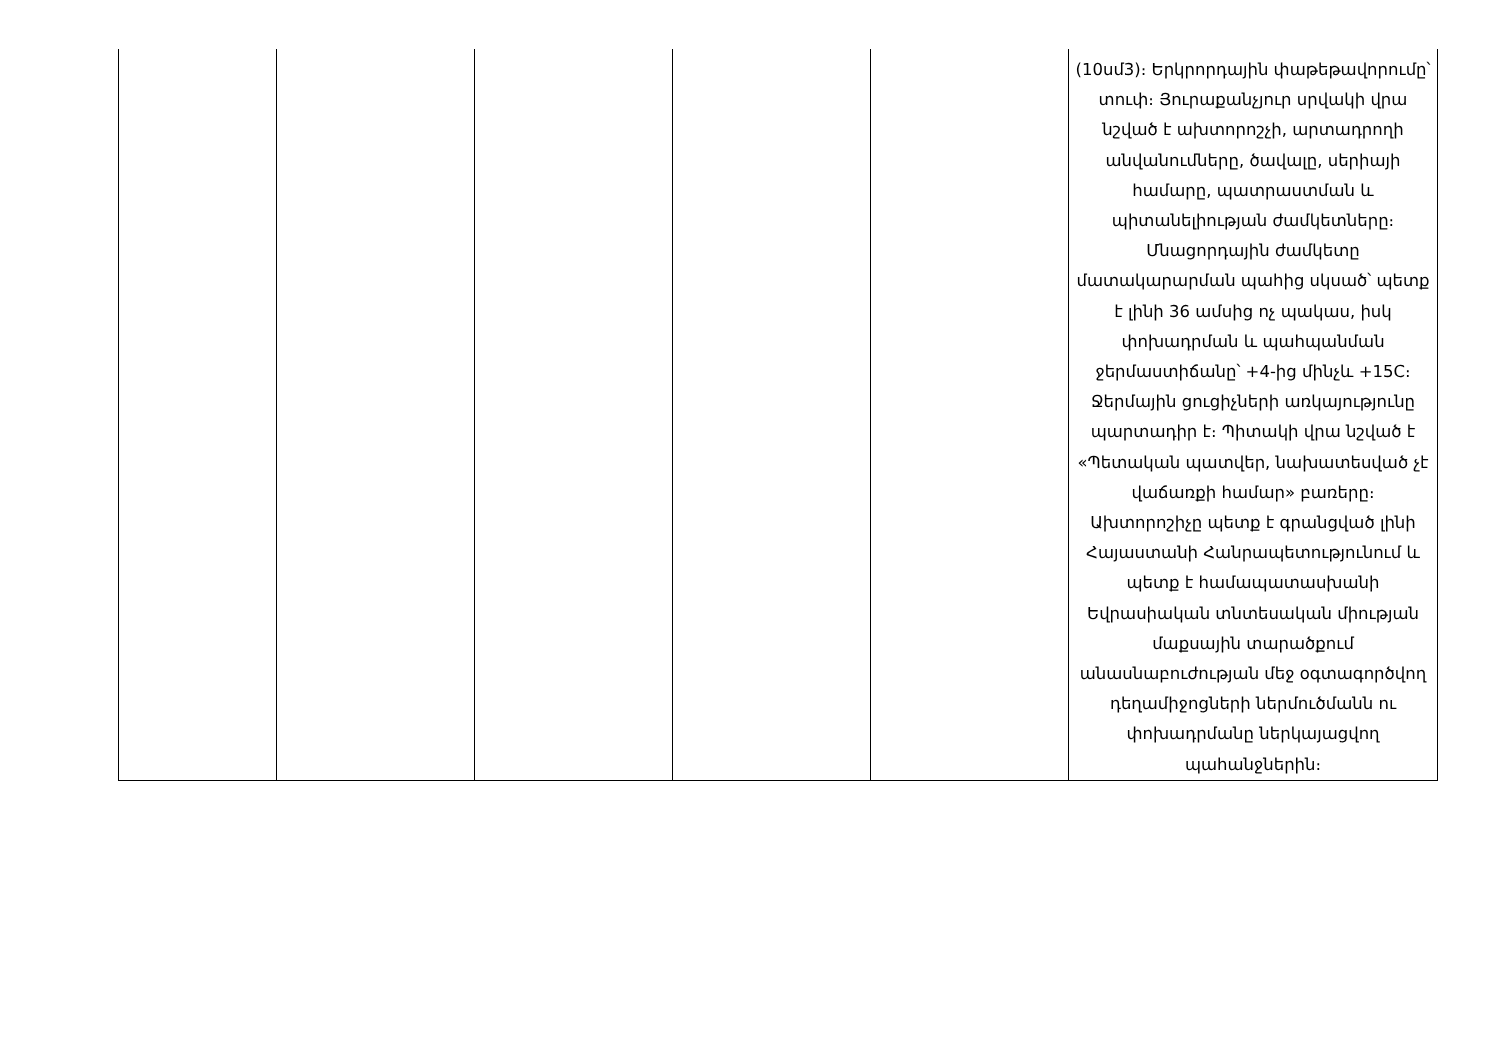| | | | | | (10սմ3)։ Երկրորդային փաթեթավորումը՝ տուփ։ Յուրաքանչյուր սրվակի վրա նշված է ախտորոշչի, արտադրողի անվանումները, ծավալը, սերիայի համարը, պատրաստման և պիտանելիության ժամկետները։ Մնացորդային ժամկետը մատակարարման պահից սկսած՝ պետք է լինի 36 ամսից ոչ պակաս, իսկ փոխադրման և պահպանման ջերմաստիճանը՝ +4-ից մինչև +15C։ Ջերմային ցուցիչների առկայությունը պարտադիր է։ Պիտակի վրա նշված է «Պետական պատվեր, նախատեսված չէ վաճառքի համար» բառերը։ Ախտորոշիչը պետք է գրանցված լինի Հայաստանի Հանրապետությունում և պետք է համապատասխանի Եվրասիական տնտեսական միության մաքսային տարածքում անասնաբուժության մեջ օգտագործվող դեղամիջոցների ներմուծմանն ու փոխադրմանը ներկայացվող պահանջներին։ |